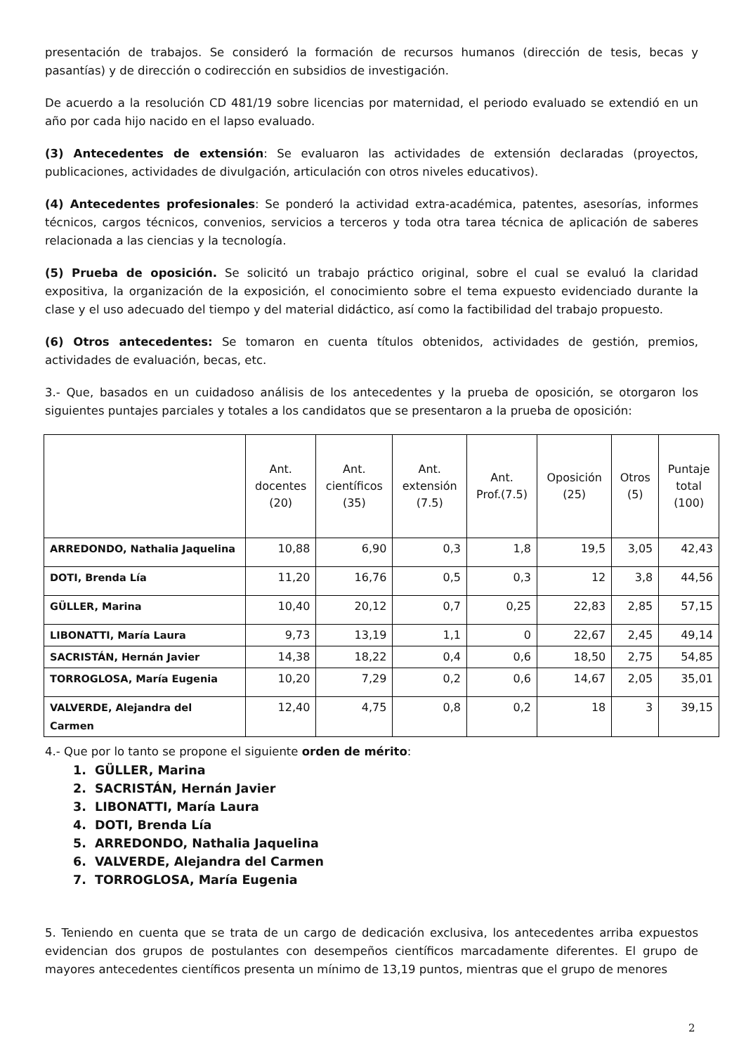presentación de trabajos. Se consideró la formación de recursos humanos (dirección de tesis, becas y pasantías) y de dirección o codirección en subsidios de investigación.
De acuerdo a la resolución CD 481/19 sobre licencias por maternidad, el periodo evaluado se extendió en un año por cada hijo nacido en el lapso evaluado.
(3) Antecedentes de extensión: Se evaluaron las actividades de extensión declaradas (proyectos, publicaciones, actividades de divulgación, articulación con otros niveles educativos).
(4) Antecedentes profesionales: Se ponderó la actividad extra-académica, patentes, asesorías, informes técnicos, cargos técnicos, convenios, servicios a terceros y toda otra tarea técnica de aplicación de saberes relacionada a las ciencias y la tecnología.
(5) Prueba de oposición. Se solicitó un trabajo práctico original, sobre el cual se evaluó la claridad expositiva, la organización de la exposición, el conocimiento sobre el tema expuesto evidenciado durante la clase y el uso adecuado del tiempo y del material didáctico, así como la factibilidad del trabajo propuesto.
(6) Otros antecedentes: Se tomaron en cuenta títulos obtenidos, actividades de gestión, premios, actividades de evaluación, becas, etc.
3.- Que, basados en un cuidadoso análisis de los antecedentes y la prueba de oposición, se otorgaron los siguientes puntajes parciales y totales a los candidatos que se presentaron a la prueba de oposición:
| | Ant. docentes (20) | Ant. científicos (35) | Ant. extensión (7.5) | Ant. Prof.(7.5) | Oposición (25) | Otros (5) | Puntaje total (100) |
| --- | --- | --- | --- | --- | --- | --- | --- |
| ARREDONDO, Nathalia Jaquelina | 10,88 | 6,90 | 0,3 | 1,8 | 19,5 | 3,05 | 42,43 |
| DOTI, Brenda Lía | 11,20 | 16,76 | 0,5 | 0,3 | 12 | 3,8 | 44,56 |
| GÜLLER, Marina | 10,40 | 20,12 | 0,7 | 0,25 | 22,83 | 2,85 | 57,15 |
| LIBONATTI, María Laura | 9,73 | 13,19 | 1,1 | 0 | 22,67 | 2,45 | 49,14 |
| SACRISTÁN, Hernán Javier | 14,38 | 18,22 | 0,4 | 0,6 | 18,50 | 2,75 | 54,85 |
| TORROGLOSA, María Eugenia | 10,20 | 7,29 | 0,2 | 0,6 | 14,67 | 2,05 | 35,01 |
| VALVERDE, Alejandra del Carmen | 12,40 | 4,75 | 0,8 | 0,2 | 18 | 3 | 39,15 |
4.- Que por lo tanto se propone el siguiente orden de mérito:
1. GÜLLER, Marina
2. SACRISTÁN, Hernán Javier
3. LIBONATTI, María Laura
4. DOTI, Brenda Lía
5. ARREDONDO, Nathalia Jaquelina
6. VALVERDE, Alejandra del Carmen
7. TORROGLOSA, María Eugenia
5. Teniendo en cuenta que se trata de un cargo de dedicación exclusiva, los antecedentes arriba expuestos evidencian dos grupos de postulantes con desempeños científicos marcadamente diferentes. El grupo de mayores antecedentes científicos presenta un mínimo de 13,19 puntos, mientras que el grupo de menores
2